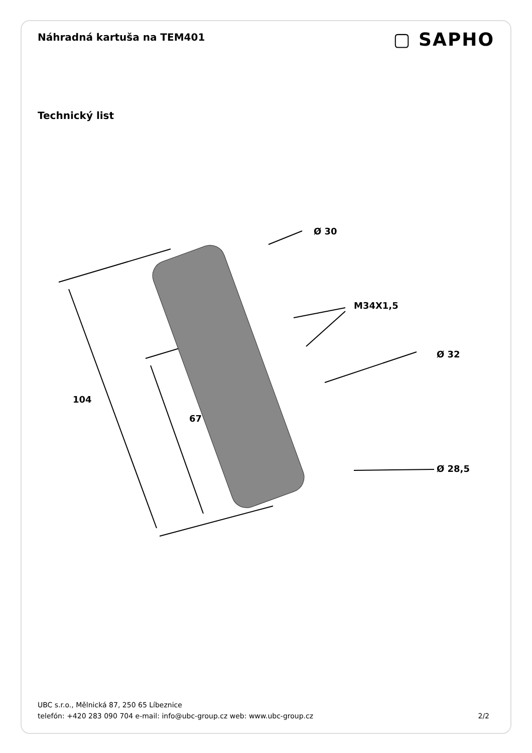Náhradná kartuša na TEM401
▢ SAPHO
Technický list
Ø 30
M34X1,5
Ø 32
104
67
Ø 28,5
UBC s.r.o., Mělnická 87, 250 65 Líbeznice
telefón: +420 283 090 704 e-mail: info@ubc-group.cz web: www.ubc-group.cz
2/2